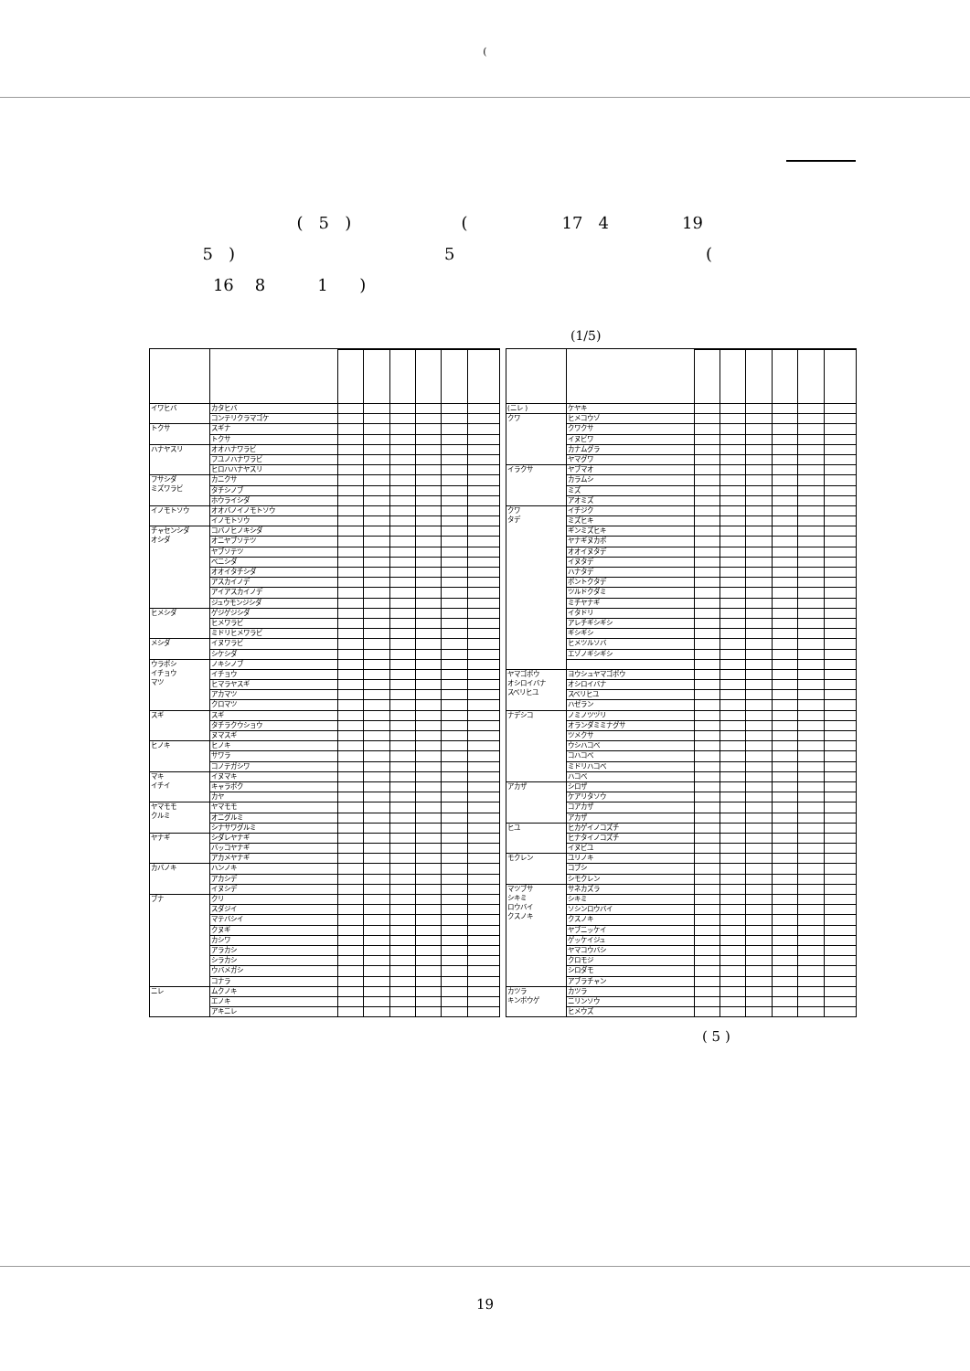(
( 5 ) ( 17 4 19
5 ) 5 (
16 8 1 )
(1/5)
| イワヒバ | カタヒバ | | | | | | |
| | コンテリクラマゴケ | | | | | | |
| トクサ | スギナ | | | | | | |
| | トクサ | | | | | | |
| ハナヤスリ | オオハナワラビ | | | | | | |
| | フユノハナワラビ | | | | | | |
| | ヒロハハナヤスリ | | | | | | |
| フサシダ ミズワラビ | カニクサ | | | | | | |
| | タチシノブ | | | | | | |
| | ホウライシダ | | | | | | |
| イノモトソウ | オオバノイノモトソウ | | | | | | |
| | イノモトソウ | | | | | | |
| チャセンシダ オシダ | コバノヒノキシダ | | | | | | |
| | オニヤブソテツ | | | | | | |
| | ヤブソテツ | | | | | | |
| | ベニシダ | | | | | | |
| | オオイタチシダ | | | | | | |
| | アスカイノデ | | | | | | |
| | アイアスカイノデ | | | | | | |
| | ジュウモンジシダ | | | | | | |
| ヒメシダ | ゲジゲジシダ | | | | | | |
| | ヒメワラビ | | | | | | |
| | ミドリヒメワラビ | | | | | | |
| メシダ | イヌワラビ | | | | | | |
| | シケシダ | | | | | | |
| ウラボシ イチョウ マツ | ノキシノブ | | | | | | |
| | イチョウ | | | | | | |
| | ヒマラヤスギ | | | | | | |
| | アカマツ | | | | | | |
| | クロマツ | | | | | | |
| スギ | スギ | | | | | | |
| | タチラクウショウ | | | | | | |
| | ヌマスギ | | | | | | |
| ヒノキ | ヒノキ | | | | | | |
| | サワラ | | | | | | |
| | コノテガシワ | | | | | | |
| マキ イチイ | イヌマキ | | | | | | |
| | キャラボク | | | | | | |
| | カヤ | | | | | | |
| ヤマモモ クルミ | ヤマモモ | | | | | | |
| | オニグルミ | | | | | | |
| | シナサワグルミ | | | | | | |
| ヤナギ | シダレヤナギ | | | | | | |
| | バッコヤナギ | | | | | | |
| | アカメヤナギ | | | | | | |
| カバノキ | ハンノキ | | | | | | |
| | アカシデ | | | | | | |
| | イヌシデ | | | | | | |
| ブナ | クリ | | | | | | |
| | スダジイ | | | | | | |
| | マテバシイ | | | | | | |
| | クヌギ | | | | | | |
| | カシワ | | | | | | |
| | アラカシ | | | | | | |
| | シラカシ | | | | | | |
| | ウバメガシ | | | | | | |
| | コナラ | | | | | | |
| ニレ | ムクノキ | | | | | | |
| | エノキ | | | | | | |
| | アキニレ | | | | | | |
| (ニレ ) | ケヤキ | | | | | | |
| クワ | ヒメコウゾ | | | | | | |
| | クワクサ | | | | | | |
| | イヌビワ | | | | | | |
| | カナムグラ | | | | | | |
| | ヤマグワ | | | | | | |
| イラクサ | ヤブマオ | | | | | | |
| | カラムシ | | | | | | |
| | ミズ | | | | | | |
| | アオミズ | | | | | | |
| クワ タデ | イチジク | | | | | | |
| | ミズヒキ | | | | | | |
| | ギンミズヒキ | | | | | | |
| | ヤナギヌカボ | | | | | | |
| | オオイヌタデ | | | | | | |
| | イヌタデ | | | | | | |
| | ハナタデ | | | | | | |
| | ボントクタデ | | | | | | |
| | ツルドクダミ | | | | | | |
| | ミチヤナギ | | | | | | |
| | イタドリ | | | | | | |
| | アレチギシギシ | | | | | | |
| | ギシギシ | | | | | | |
| | ヒメツルソバ | | | | | | |
| | エゾノギシギシ | | | | | | |
| ヤマゴボウ オシロイバナ スベリヒユ | ヨウシュヤマゴボウ | | | | | | |
| | オシロイバナ | | | | | | |
| | スベリヒユ | | | | | | |
| | ハゼラン | | | | | | |
| ナデシコ | ノミノツヅリ | | | | | | |
| | オランダミミナグサ | | | | | | |
| | ツメクサ | | | | | | |
| | ウシハコベ | | | | | | |
| | コハコベ | | | | | | |
| | ミドリハコベ | | | | | | |
| | ハコベ | | | | | | |
| アカザ | シロザ | | | | | | |
| | ケアリタソウ | | | | | | |
| | コアカザ | | | | | | |
| | アカザ | | | | | | |
| ヒユ | ヒカゲイノコズチ | | | | | | |
| | ヒナタイノコズチ | | | | | | |
| | イヌビユ | | | | | | |
| モクレン | ユリノキ | | | | | | |
| | コブシ | | | | | | |
| | シモクレン | | | | | | |
| マツブサ シキミ ロウバイ クスノキ | サネカズラ | | | | | | |
| | シキミ | | | | | | |
| | ソシンロウバイ | | | | | | |
| | クスノキ | | | | | | |
| | ヤブニッケイ | | | | | | |
| | ゲッケイジュ | | | | | | |
| | ヤマコウバシ | | | | | | |
| | クロモジ | | | | | | |
| | シロダモ | | | | | | |
| | アブラチャン | | | | | | |
| カツラ キンポウゲ | カツラ | | | | | | |
| | ニリンソウ | | | | | | |
| | ヒメウズ | | | | | | |
( 5 )
19